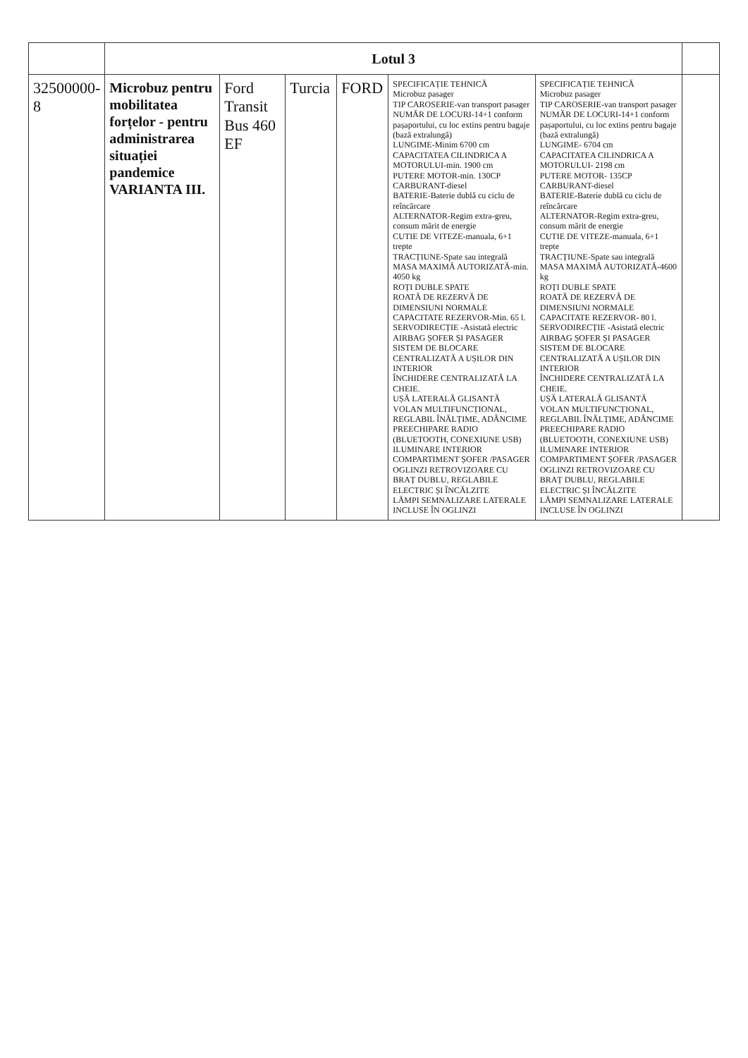| | Lotul 3 | | | | | | |
| 32500000-8 | Microbuz pentru mobilitatea forțelor - pentru administrarea situației pandemice VARIANTA III. | Ford Transit Bus 460 EF | Turcia | FORD | SPECIFICAȚIE TEHNICĂ Microbuz pasager TIP CAROSERIE-van transport pasager NUMĂR DE LOCURI-14+1 conform pașaportului, cu loc extins pentru bagaje (bază extralungă) LUNGIME-Minim 6700 cm CAPACITATEA CILINDRICA A MOTORULUI-min. 1900 cm PUTERE MOTOR-min. 130CP CARBURANT-diesel BATERIE-Baterie dublă cu ciclu de reîncărcare ALTERNATOR-Regim extra-greu, consum mărit de energie CUTIE DE VITEZE-manuala, 6+1 trepte TRACȚIUNE-Spate sau integrală MASA MAXIMĂ AUTORIZATĂ-min. 4050 kg ROȚI DUBLE SPATE ROATĂ DE REZERVĂ DE DIMENSIUNI NORMALE CAPACITATE REZERVOR-Min. 65 l. SERVODIRECȚIE -Asistată electric AIRBAG ȘOFER ȘI PASAGER SISTEM DE BLOCARE CENTRALIZATĂ A UȘILOR DIN INTERIOR ÎNCHIDERE CENTRALIZATĂ LA CHEIE. UȘĂ LATERALĂ GLISANTĂ VOLAN MULTIFUNCȚIONAL, REGLABIL ÎNĂLȚIME, ADÂNCIME PREECHIPARE RADIO (BLUETOOTH, CONEXIUNE USB) ILUMINARE INTERIOR COMPARTIMENT ȘOFER /PASAGER OGLINZI RETROVIZOARE CU BRAȚ DUBLU, REGLABILE ELECTRIC ȘI ÎNCĂLZITE LĂMPI SEMNALIZARE LATERALE INCLUSE ÎN OGLINZI | SPECIFICAȚIE TEHNICĂ Microbuz pasager TIP CAROSERIE-van transport pasager NUMĂR DE LOCURI-14+1 conform pașaportului, cu loc extins pentru bagaje (bază extralungă) LUNGIME- 6704 cm CAPACITATEA CILINDRICA A MOTORULUI- 2198 cm PUTERE MOTOR- 135CP CARBURANT-diesel BATERIE-Baterie dublă cu ciclu de reîncărcare ALTERNATOR-Regim extra-greu, consum mărit de energie CUTIE DE VITEZE-manuala, 6+1 trepte TRACȚIUNE-Spate sau integrală MASA MAXIMĂ AUTORIZATĂ-4600 kg ROȚI DUBLE SPATE ROATĂ DE REZERVĂ DE DIMENSIUNI NORMALE CAPACITATE REZERVOR- 80 l. SERVODIRECȚIE -Asistată electric AIRBAG ȘOFER ȘI PASAGER SISTEM DE BLOCARE CENTRALIZATĂ A UȘILOR DIN INTERIOR ÎNCHIDERE CENTRALIZATĂ LA CHEIE. UȘĂ LATERALĂ GLISANTĂ VOLAN MULTIFUNCȚIONAL, REGLABIL ÎNĂLȚIME, ADÂNCIME PREECHIPARE RADIO (BLUETOOTH, CONEXIUNE USB) ILUMINARE INTERIOR COMPARTIMENT ȘOFER /PASAGER OGLINZI RETROVIZOARE CU BRAȚ DUBLU, REGLABILE ELECTRIC ȘI ÎNCĂLZITE LĂMPI SEMNALIZARE LATERALE INCLUSE ÎN OGLINZI | |